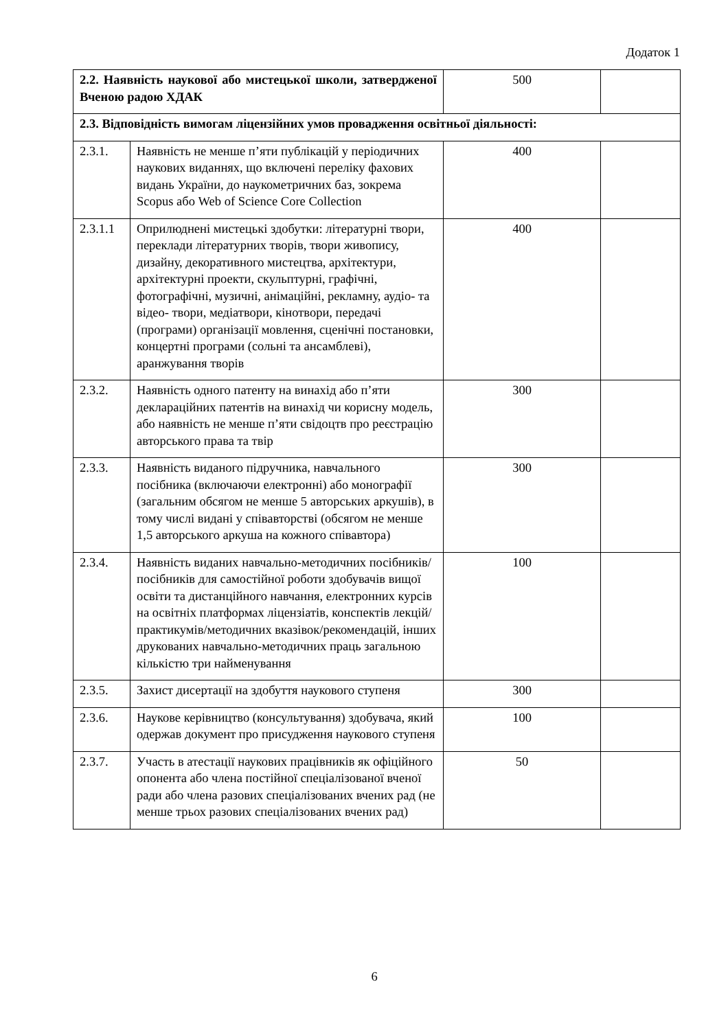Додаток 1
| 2.2. Наявність наукової або мистецької школи, затвердженої Вченою радою ХДАК | | 500 | |
| 2.3. Відповідність вимогам ліцензійних умов провадження освітньої діяльності: | | | |
| 2.3.1. | Наявність не менше п’яти публікацій у періодичних наукових виданнях, що включені переліку фахових видань України, до наукометричних баз, зокрема Scopus або Web of Science Core Collection | 400 | |
| 2.3.1.1 | Оприлюднені мистецькі здобутки: літературні твори, переклади літературних творів, твори живопису, дизайну, декоративного мистецтва, архітектури, архітектурні проекти, скульптурні, графічні, фотографічні, музичні, анімаційні, рекламну, аудіо- та відео- твори, медіатвори, кінотвори, передачі (програми) організації мовлення, сценічні постановки, концертні програми (сольні та ансамблеві), аранжування творів | 400 | |
| 2.3.2. | Наявність одного патенту на винахід або п’яти деклараційних патентів на винахід чи корисну модель, або наявність не менше п’яти свідоцтв про реєстрацію авторського права та твір | 300 | |
| 2.3.3. | Наявність виданого підручника, навчального посібника (включаючи електронні) або монографії (загальним обсягом не менше 5 авторських аркушів), в тому числі видані у співавторстві (обсягом не менше 1,5 авторського аркуша на кожного співавтора) | 300 | |
| 2.3.4. | Наявність виданих навчально-методичних посібників/посібників для самостійної роботи здобувачів вищої освіти та дистанційного навчання, електронних курсів на освітніх платформах ліцензіатів, конспектів лекцій/практикумів/методичних вказівок/рекомендацій, інших друкованих навчально-методичних праць загальною кількістю три найменування | 100 | |
| 2.3.5. | Захист дисертації на здобуття наукового ступеня | 300 | |
| 2.3.6. | Наукове керівництво (консультування) здобувача, який одержав документ про присудження наукового ступеня | 100 | |
| 2.3.7. | Участь в атестації наукових працівників як офіційного опонента або члена постійної спеціалізованої вченої ради або члена разових спеціалізованих вчених рад (не менше трьох разових спеціалізованих вчених рад) | 50 | |
6